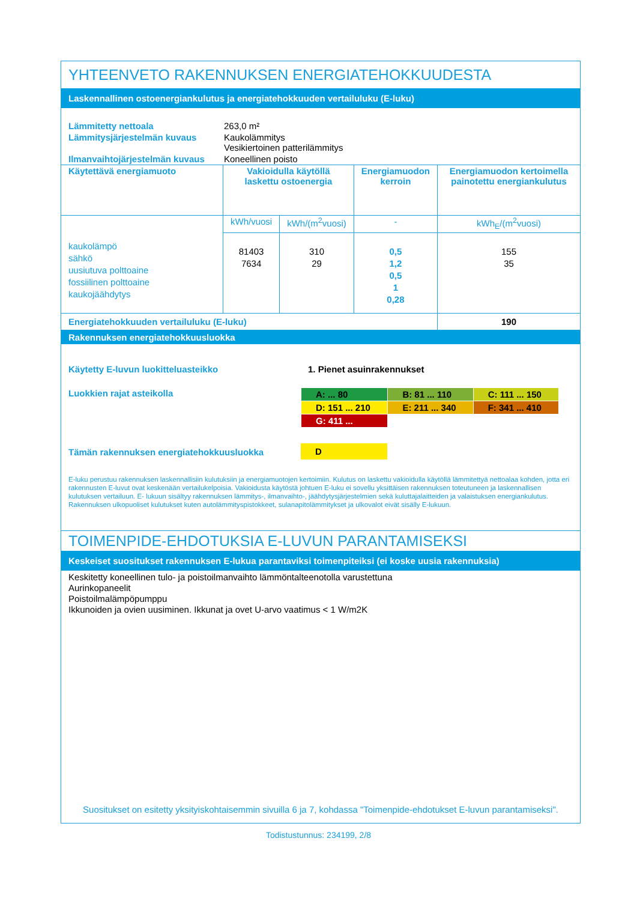YHTEENVETO RAKENNUKSEN ENERGIATEHOKKUUDESTA
Laskennallinen ostoenergiankulutus ja energiatehokkuuden vertailuluku (E-luku)
| Lämmitetty nettoala | 263,0 m² |
| Lämmitysjärjestelmän kuvaus | Kaukolämmitys Vesikiertoinen patterilämmitys |
| Ilmanvaihtojärjestelmän kuvaus | Koneellinen poisto |
| Käytettävä energiamuoto | Vakioidulla käytöllä laskettu ostoenergia | | Energiamuodon kerroin | Energiamuodon kertoimella painotettu energiankulutus |
| kaukolämpö sähkö uusiutuva polttoaine fossiilinen polttoaine kaukojäähdytys | kWh/vuosi | kWh/(m<sup>2</sup>vuosi) | - | kWh<sub>E</sub>/(m<sup>2</sup>vuosi) |
| | 81403 7634 | 310 29 | 0,5 1,2 0,5 1 0,28 | 155 35 |
| Energiatehokkuuden vertailuluku (E-luku) | | | | 190 |
Rakennuksen energiatehokkuusluokka
| Käytetty E-luvun luokitteluasteikko | 1. Pienet asuinrakennukset |
| Luokkien rajat asteikolla | / A: ... 80 / B: 81 ... 110 / C: 111 ... 150 / / D: 151 ... 210 / E: 211 ... 340 / F: 341 ... 410 / / G: 411 ... / / / |
| Tämän rakennuksen energiatehokkuusluokka | D |
E-luku perustuu rakennuksen laskennallisiin kulutuksiin ja energiamuotojen kertoimiin. Kulutus on laskettu vakioidulla käytöllä lämmitettyä nettoalaa kohden, jotta eri rakennusten E-luvut ovat keskenään vertailukelpoisia. Vakioidusta käytöstä johtuen E-luku ei sovellu yksittäisen rakennuksen toteutuneen ja laskennallisen kulutuksen vertailuun. E- lukuun sisältyy rakennuksen lämmitys-, ilmanvaihto-, jäähdytysjärjestelmien sekä kuluttajalaitteiden ja valaistuksen energiankulutus. Rakennuksen ulkopuoliset kulutukset kuten autolämmityspistokkeet, sulanapitolämmitykset ja ulkovalot eivät sisälly E-lukuun.
TOIMENPIDE-EHDOTUKSIA E-LUVUN PARANTAMISEKSI
Keskeiset suositukset rakennuksen E-lukua parantaviksi toimenpiteiksi (ei koske uusia rakennuksia)
Keskitetty koneellinen tulo- ja poistoilmanvaihto lämmöntalteenotolla varustettuna
Aurinkopaneelit
Poistoilmalämpöpumppu
Ikkunoiden ja ovien uusiminen. Ikkunat ja ovet U-arvo vaatimus < 1 W/m2K
Suositukset on esitetty yksityiskohtaisemmin sivuilla 6 ja 7, kohdassa "Toimenpide-ehdotukset E-luvun parantamiseksi".
Todistustunnus: 234199, 2/8